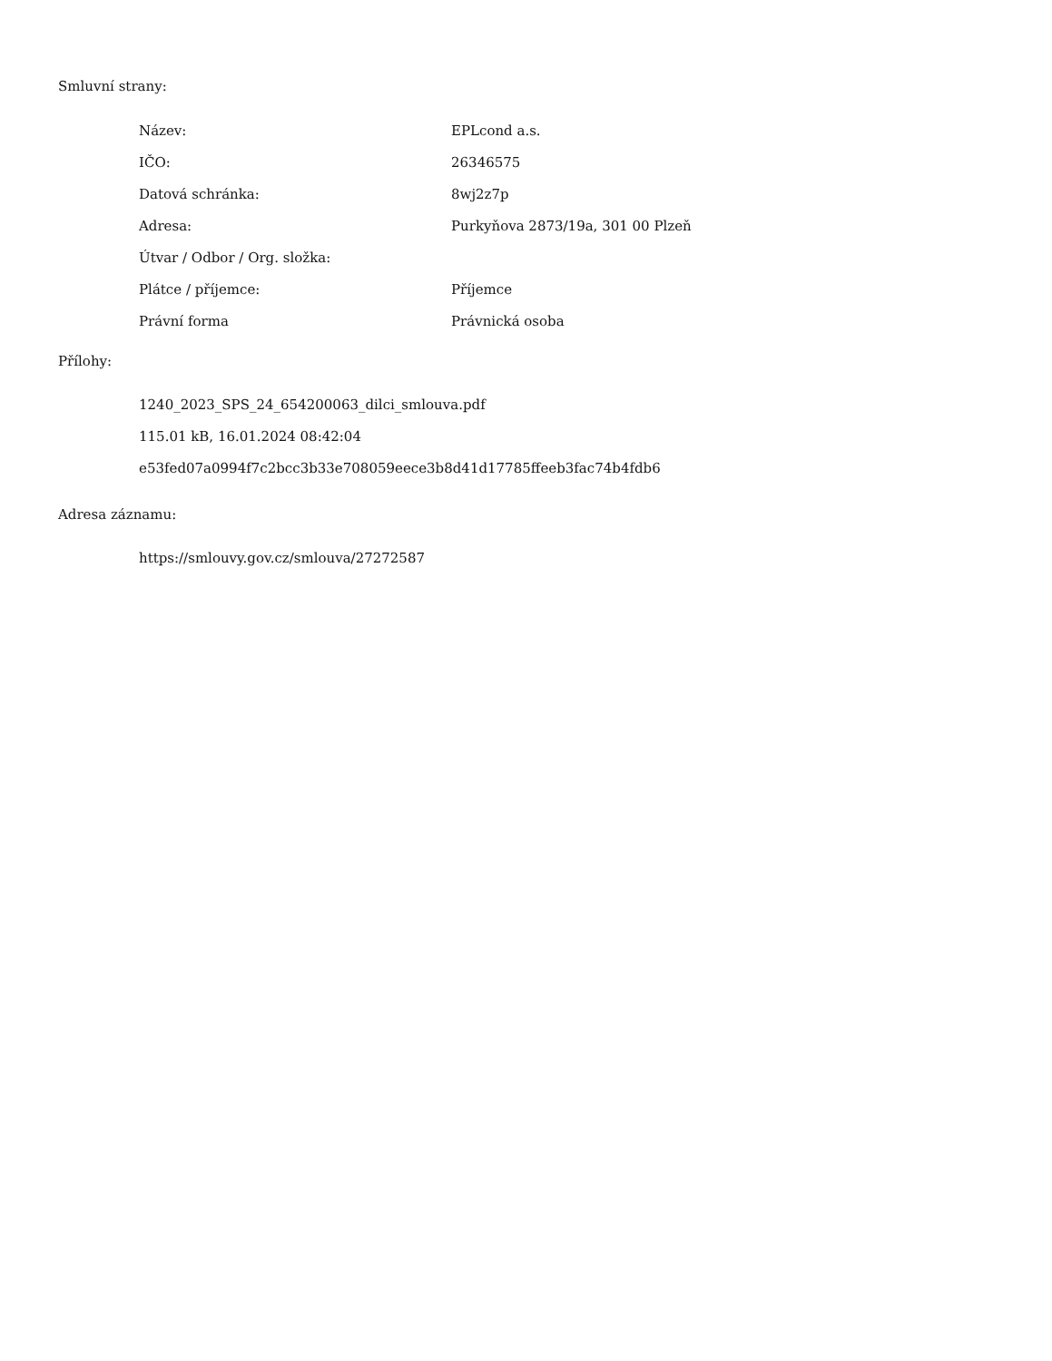Smluvní strany:
| Název: | EPLcond a.s. |
| IČO: | 26346575 |
| Datová schránka: | 8wj2z7p |
| Adresa: | Purkyňova 2873/19a, 301 00 Plzeň |
| Útvar / Odbor / Org. složka: | |
| Plátce / příjemce: | Příjemce |
| Právní forma | Právnická osoba |
Přílohy:
1240_2023_SPS_24_654200063_dilci_smlouva.pdf
115.01 kB, 16.01.2024 08:42:04
e53fed07a0994f7c2bcc3b33e708059eece3b8d41d17785ffeeb3fac74b4fdb6
Adresa záznamu:
https://smlouvy.gov.cz/smlouva/27272587